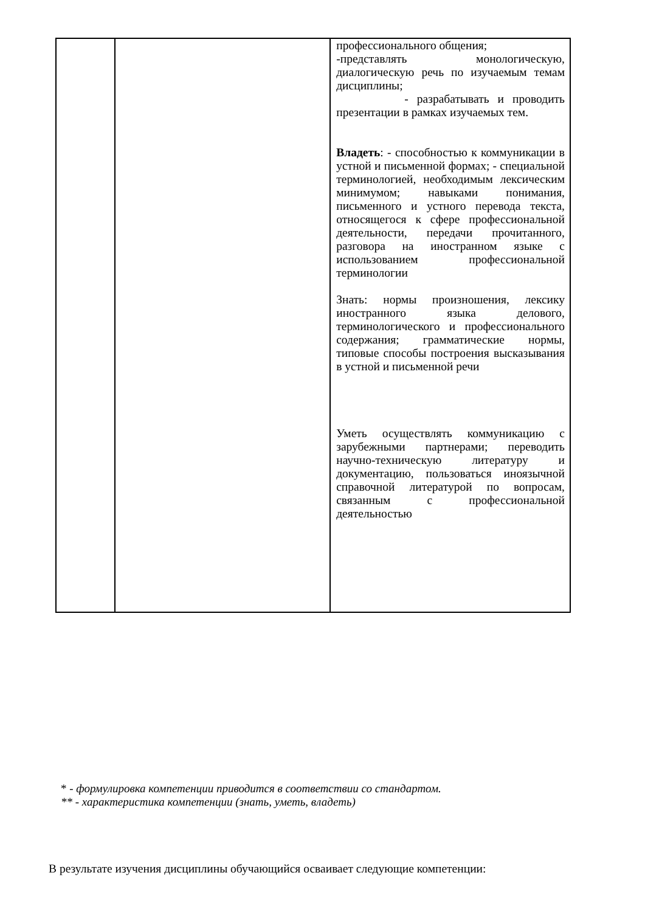| | | профессионального общения; -представлять монологическую, диалогическую речь по изучаемым темам дисциплины; - разрабатывать и проводить презентации в рамках изучаемых тем. Владеть : - способностью к коммуникации в устной и письменной формах; - специальной терминологией, необходимым лексическим минимумом; навыками понимания, письменного и устного перевода текста, относящегося к сфере профессиональной деятельности, передачи прочитанного, разговора на иностранном языке с использованием профессиональной терминологии Знать: нормы произношения, лексику иностранного языка делового, терминологического и профессионального содержания; грамматические нормы, типовые способы построения высказывания в устной и письменной речи Уметь осуществлять коммуникацию с зарубежными партнерами; переводить научно-техническую литературу и документацию, пользоваться иноязычной справочной литературой по вопросам, связанным с профессиональной деятельностью |
* - формулировка компетенции приводится в соответствии со стандартом.
** - характеристика компетенции (знать, уметь, владеть)
В результате изучения дисциплины обучающийся осваивает следующие компетенции: